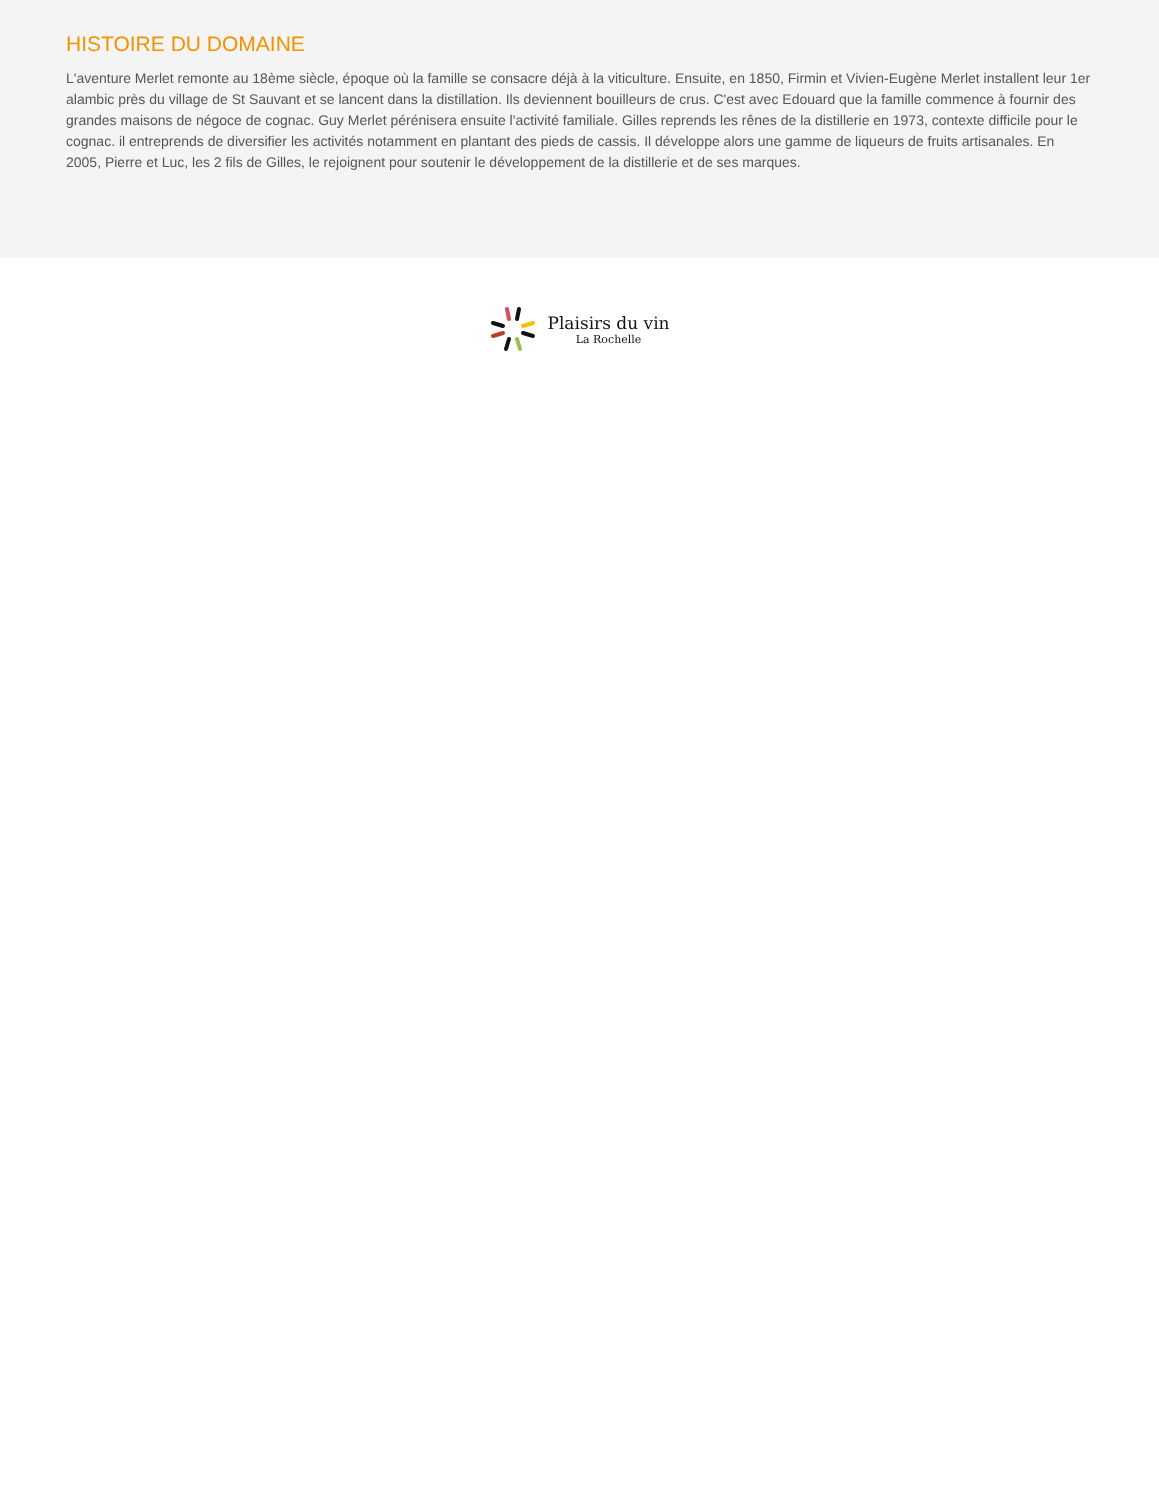HISTOIRE DU DOMAINE
L'aventure Merlet remonte au 18ème siècle, époque où la famille se consacre déjà à la viticulture. Ensuite, en 1850, Firmin et Vivien-Eugène Merlet installent leur 1er alambic près du village de St Sauvant et se lancent dans la distillation. Ils deviennent bouilleurs de crus. C'est avec Edouard que la famille commence à fournir des grandes maisons de négoce de cognac. Guy Merlet pérénisera ensuite l'activité familiale. Gilles reprends les rênes de la distillerie en 1973, contexte difficile pour le cognac. il entreprends de diversifier les activités notamment en plantant des pieds de cassis. Il développe alors une gamme de liqueurs de fruits artisanales. En 2005, Pierre et Luc, les 2 fils de Gilles, le rejoignent pour soutenir le développement de la distillerie et de ses marques.
Plaisirs du vin
La Rochelle